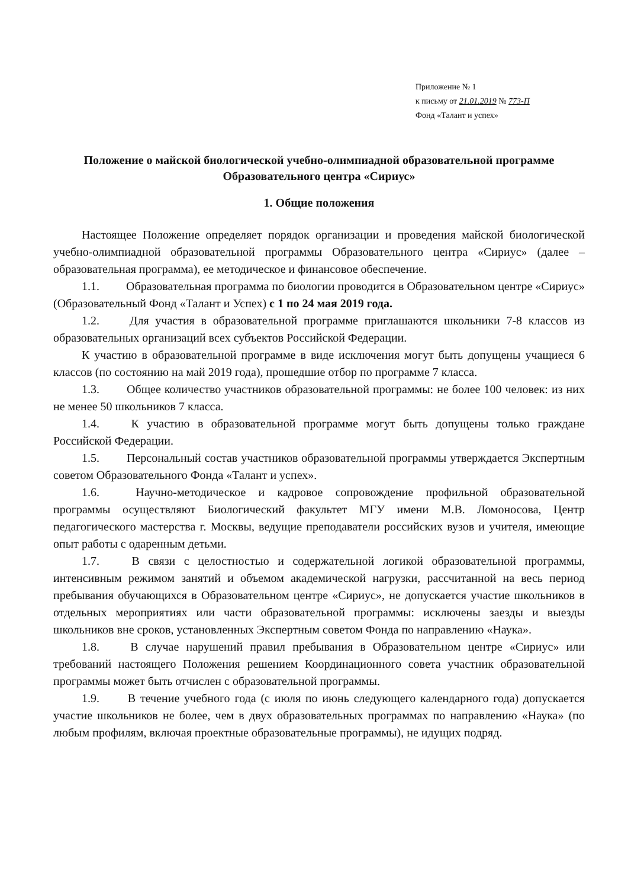Приложение № 1
к письму от 21.01.2019 № 773-П
Фонд «Талант и успех»
Положение о майской биологической учебно-олимпиадной образовательной программе Образовательного центра «Сириус»
1. Общие положения
Настоящее Положение определяет порядок организации и проведения майской биологической учебно-олимпиадной образовательной программы Образовательного центра «Сириус» (далее – образовательная программа), ее методическое и финансовое обеспечение.
1.1. Образовательная программа по биологии проводится в Образовательном центре «Сириус» (Образовательный Фонд «Талант и Успех) с 1 по 24 мая 2019 года.
1.2. Для участия в образовательной программе приглашаются школьники 7-8 классов из образовательных организаций всех субъектов Российской Федерации.
К участию в образовательной программе в виде исключения могут быть допущены учащиеся 6 классов (по состоянию на май 2019 года), прошедшие отбор по программе 7 класса.
1.3. Общее количество участников образовательной программы: не более 100 человек: из них не менее 50 школьников 7 класса.
1.4. К участию в образовательной программе могут быть допущены только граждане Российской Федерации.
1.5. Персональный состав участников образовательной программы утверждается Экспертным советом Образовательного Фонда «Талант и успех».
1.6. Научно-методическое и кадровое сопровождение профильной образовательной программы осуществляют Биологический факультет МГУ имени М.В. Ломоносова, Центр педагогического мастерства г. Москвы, ведущие преподаватели российских вузов и учителя, имеющие опыт работы с одаренным детьми.
1.7. В связи с целостностью и содержательной логикой образовательной программы, интенсивным режимом занятий и объемом академической нагрузки, рассчитанной на весь период пребывания обучающихся в Образовательном центре «Сириус», не допускается участие школьников в отдельных мероприятиях или части образовательной программы: исключены заезды и выезды школьников вне сроков, установленных Экспертным советом Фонда по направлению «Наука».
1.8. В случае нарушений правил пребывания в Образовательном центре «Сириус» или требований настоящего Положения решением Координационного совета участник образовательной программы может быть отчислен с образовательной программы.
1.9. В течение учебного года (с июля по июнь следующего календарного года) допускается участие школьников не более, чем в двух образовательных программах по направлению «Наука» (по любым профилям, включая проектные образовательные программы), не идущих подряд.